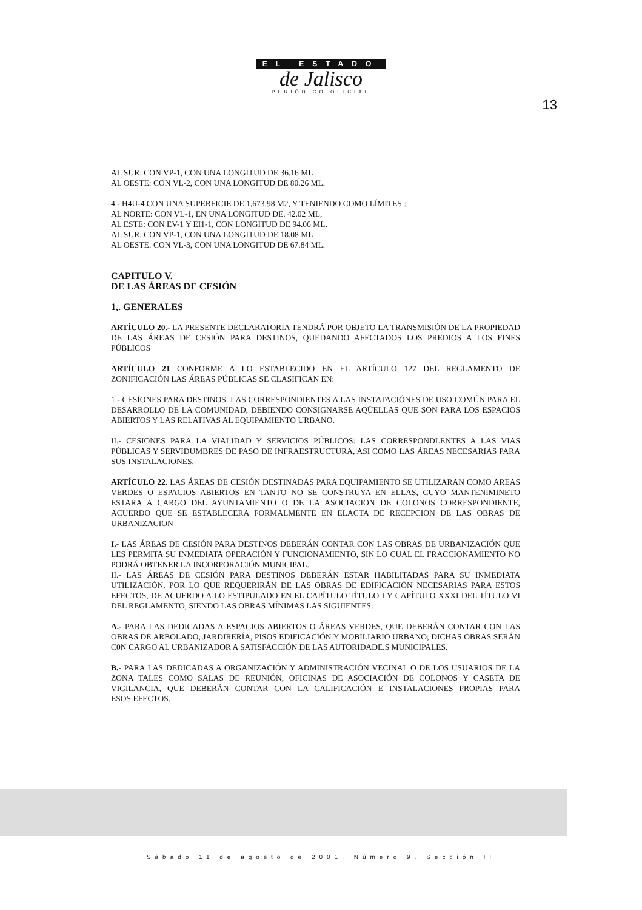EL ESTADO
de Jalisco
PERIÓDICO OFICIAL
13
AL SUR: CON VP-1, CON UNA LONGITUD DE 36.16 ML
AL OESTE: CON VL-2, CON UNA LONGITUD DE 80.26 ML.
4.- H4U-4 CON UNA SUPERFICIE DE 1,673.98 M2, Y TENIENDO COMO LÍMITES :
AL NORTE: CON VL-1, EN UNA LONGITUD DE. 42.02 ML,
AL ESTE: CON EV-1 Y EI1-1, CON LONGITUD DE 94.06 ML.
AL SUR: CON VP-1, CON UNA LONGITUD DE 18.08 ML
AL OESTE: CON VL-3, CON UNA LONGITUD DE 67.84 ML.
CAPITULO V.
DE LAS ÁREAS DE CESIÓN
1,. GENERALES
ARTÍCULO 20.- LA PRESENTE DECLARATORIA TENDRÁ POR OBJETO LA TRANSMISIÓN DE LA PROPIEDAD DE LAS ÁREAS DE CESIÓN PARA DESTINOS, QUEDANDO AFECTADOS LOS PREDIOS A LOS FINES PÚBLICOS
ARTÍCULO 21 CONFORME A LO ESTABLECIDO EN EL ARTÍCULO 127 DEL REGLAMENTO DE ZONIFICACIÓN LAS ÁREAS PÚBLICAS SE CLASIFICAN EN:
1.- CESÍONES PARA DESTINOS: LAS CORRESPONDIENTES A LAS INSTATACIÓNES DE USO COMÚN PARA EL DESARROLLO DE LA COMUNIDAD, DEBIENDO CONSIGNARSE AQÜELLAS QUE SON PARA LOS ESPACIOS ABIERTOS Y LAS RELATIVAS AL EQUIPAMIENTO URBANO.
II.- CESIONES PARA LA VIALIDAD Y SERVICIOS PÚBLICOS: LAS CORRESPONDLENTES A LAS VIAS PÚBLICAS Y SERVIDUMBRES DE PASO DE INFRAESTRUCTURA, ASI COMO LAS ÁREAS NECESARIAS PARA SUS INSTALACIONES.
ARTÍCULO 22. LAS ÁREAS DE CESIÓN DESTINADAS PARA EQUIPAMIENTO SE UTILIZARAN COMO AREAS VERDES O ESPACIOS ABIERTOS EN TANTO NO SE CONSTRUYA EN ELLAS, CUYO MANTENIMINETO ESTARA A CARGO DEL AYUNTAMIENTO O DE LA ASOCIACION DE COLONOS CORRESPONDIENTE, ACUERDO QUE SE ESTABLECERA FORMALMENTE EN ELACTA DE RECEPCION DE LAS OBRAS DE URBANIZACION
I.- LAS ÁREAS DE CESIÓN PARA DESTINOS DEBERÁN CONTAR CON LAS OBRAS DE URBANIZACIÓN QUE LES PERMITA SU INMEDIATA OPERACIÓN Y FUNCIONAMIENTO, SIN LO CUAL EL FRACCIONAMIENTO NO PODRÁ OBTENER LA INCORPORACIÓN MUNICIPAL.
II.- LAS ÁREAS DE CESIÓN PARA DESTINOS DEBERÁN ESTAR HABILITADAS PARA SU INMEDIATA UTILIZACIÓN, POR LO QUE REQUERIRÁN DE LAS OBRAS DE EDIFICACIÓN NECESARIAS PARA ESTOS EFECTOS, DE ACUERDO A LO ESTIPULADO EN EL CAPÍTULO TÍTULO I Y CAPÍTULO XXXI DEL TÍTULO VI DEL REGLAMENTO, SIENDO LAS OBRAS MÍNIMAS LAS SIGUIENTES:
A.- PARA LAS DEDICADAS A ESPACIOS ABIERTOS O ÁREAS VERDES, QUE DEBERÁN CONTAR CON LAS OBRAS DE ARBOLADO, JARDIRERÍA, PISOS EDIFICACIÓN Y MOBILIARIO URBANO; DICHAS OBRAS SERÁN C0N CARGO AL URBANIZADOR A SATISFACCIÓN DE LAS AUTORIDADE.S MUNICIPALES.
B.- PARA LAS DEDICADAS A ORGANIZACIÓN Y ADMINISTRACIÓN VECINAL O DE LOS USUARIOS DE LA ZONA TALES COMO SALAS DE REUNIÓN, OFICINAS DE ASOCIACIÓN DE COLONOS Y CASETA DE VIGILANCIA, QUE DEBERÁN CONTAR CON LA CALIFICACIÓN E INSTALACIONES PROPIAS PARA ESOS.EFECTOS.
Sábado 11 de agosto de 2001. Número 9. Sección II